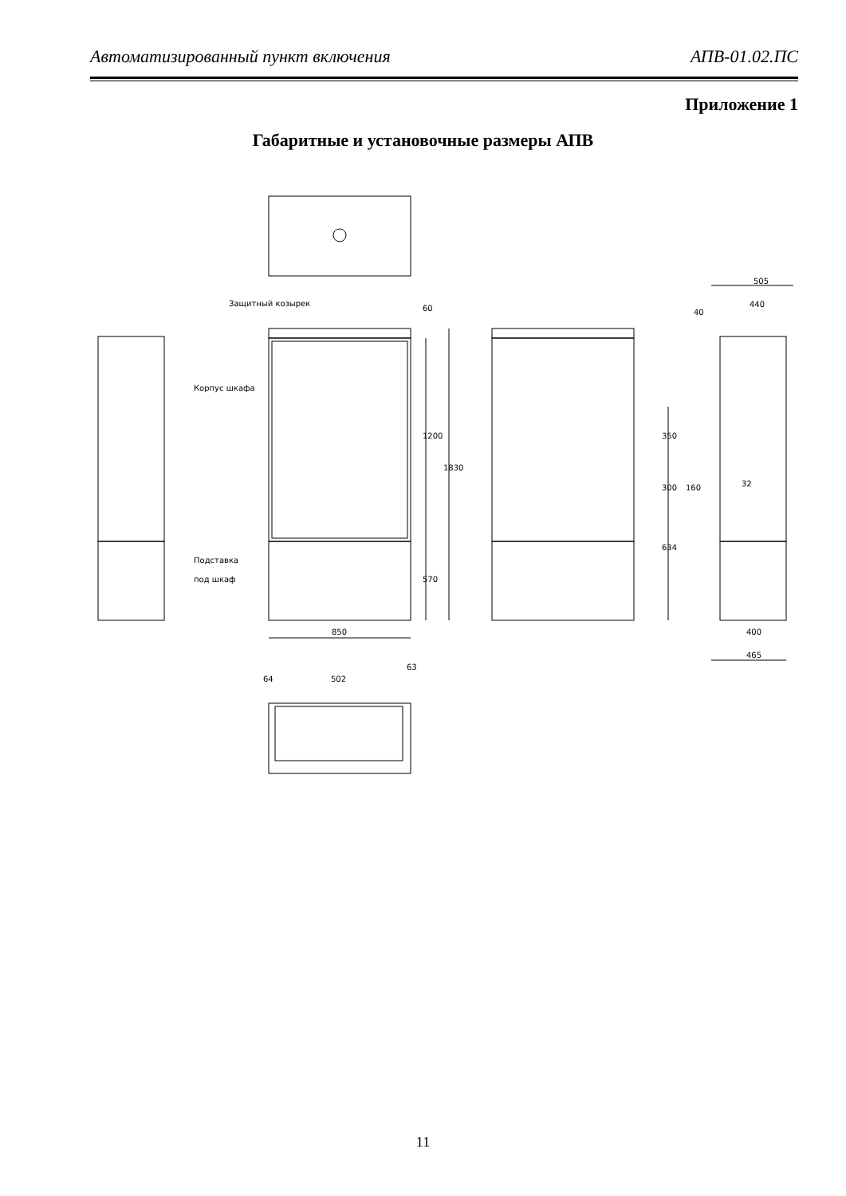Автоматизированный пункт включения АПВ-01.02.ПС
Приложение 1
Габаритные и установочные размеры АПВ
Защитный козырек
Корпус шкафа
Подставка
под шкаф
850
505
440
400
465
32
64
502
60
1200
1830
570
350
300
634
160
40
63
11